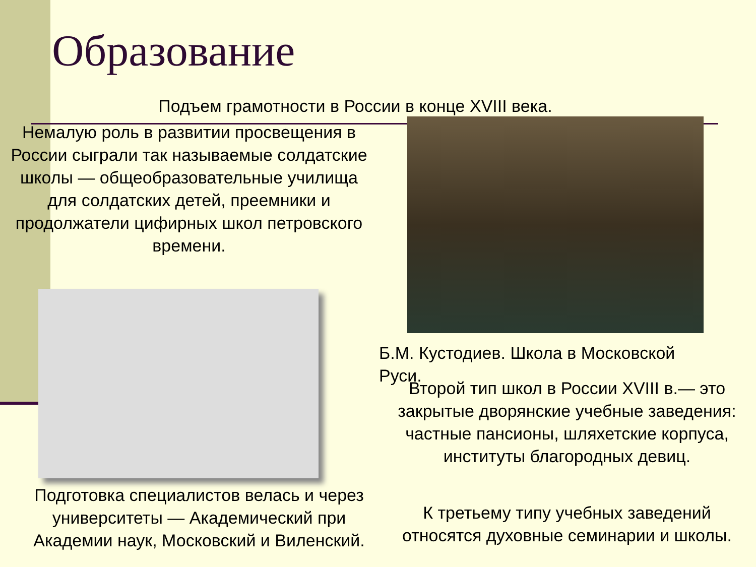Образование
Подъем грамотности в России в конце XVIII века.
Немалую роль в развитии просвещения в России сыграли так называемые солдатские школы — общеобразовательные училища для солдатских детей, преемники и продолжатели цифирных школ петровского времени.
Б.М. Кустодиев. Школа в Московской Руси.
Второй тип школ в России XVIII в.— это закрытые дворянские учебные заведения: частные пансионы, шляхетские корпуса, институты благородных девиц.
Подготовка специалистов велась и через университеты — Академический при Академии наук, Московский и Виленский.
К третьему типу учебных заведений относятся духовные семинарии и школы.